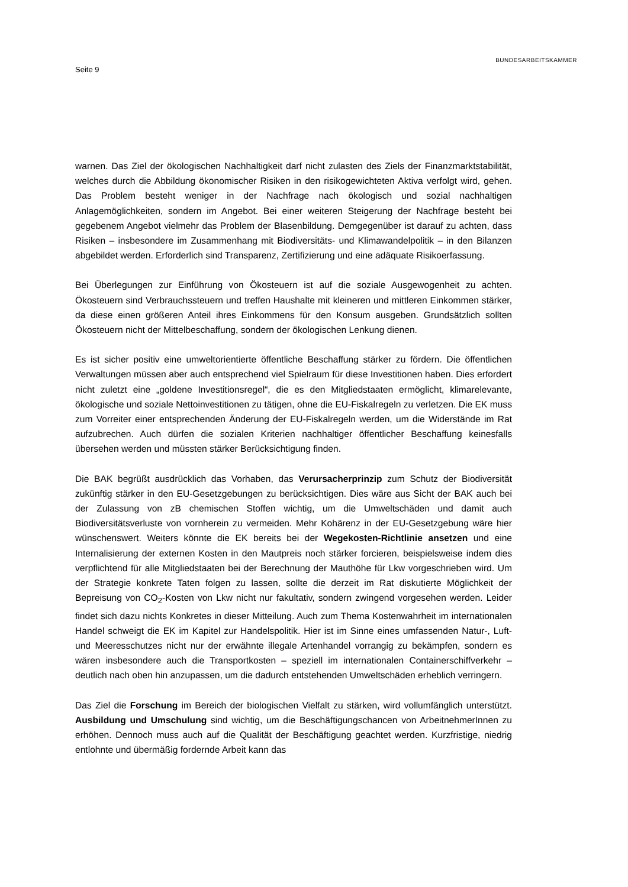Seite 9
BUNDESARBEITSKAMMER
warnen. Das Ziel der ökologischen Nachhaltigkeit darf nicht zulasten des Ziels der Finanzmarktstabilität, welches durch die Abbildung ökonomischer Risiken in den risikogewichteten Aktiva verfolgt wird, gehen. Das Problem besteht weniger in der Nachfrage nach ökologisch und sozial nachhaltigen Anlagemöglichkeiten, sondern im Angebot. Bei einer weiteren Steigerung der Nachfrage besteht bei gegebenem Angebot vielmehr das Problem der Blasenbildung. Demgegenüber ist darauf zu achten, dass Risiken – insbesondere im Zusammenhang mit Biodiversitäts- und Klimawandelpolitik – in den Bilanzen abgebildet werden. Erforderlich sind Transparenz, Zertifizierung und eine adäquate Risikoerfassung.
Bei Überlegungen zur Einführung von Ökosteuern ist auf die soziale Ausgewogenheit zu achten. Ökosteuern sind Verbrauchssteuern und treffen Haushalte mit kleineren und mittleren Einkommen stärker, da diese einen größeren Anteil ihres Einkommens für den Konsum ausgeben. Grundsätzlich sollten Ökosteuern nicht der Mittelbeschaffung, sondern der ökologischen Lenkung dienen.
Es ist sicher positiv eine umweltorientierte öffentliche Beschaffung stärker zu fördern. Die öffentlichen Verwaltungen müssen aber auch entsprechend viel Spielraum für diese Investitionen haben. Dies erfordert nicht zuletzt eine „goldene Investitionsregel“, die es den Mitgliedstaaten ermöglicht, klimarelevante, ökologische und soziale Nettoinvestitionen zu tätigen, ohne die EU-Fiskalregeln zu verletzen. Die EK muss zum Vorreiter einer entsprechenden Änderung der EU-Fiskalregeln werden, um die Widerstände im Rat aufzubrechen. Auch dürfen die sozialen Kriterien nachhaltiger öffentlicher Beschaffung keinesfalls übersehen werden und müssten stärker Berücksichtigung finden.
Die BAK begrüßt ausdrücklich das Vorhaben, das Verursacherprinzip zum Schutz der Biodiversität zukünftig stärker in den EU-Gesetzgebungen zu berücksichtigen. Dies wäre aus Sicht der BAK auch bei der Zulassung von zB chemischen Stoffen wichtig, um die Umweltschäden und damit auch Biodiversitätsverluste von vornherein zu vermeiden. Mehr Kohärenz in der EU-Gesetzgebung wäre hier wünschenswert. Weiters könnte die EK bereits bei der Wegekosten-Richtlinie ansetzen und eine Internalisierung der externen Kosten in den Mautpreis noch stärker forcieren, beispielsweise indem dies verpflichtend für alle Mitgliedstaaten bei der Berechnung der Mauthöhe für Lkw vorgeschrieben wird. Um der Strategie konkrete Taten folgen zu lassen, sollte die derzeit im Rat diskutierte Möglichkeit der Bepreisung von CO<sub>2</sub>-Kosten von Lkw nicht nur fakultativ, sondern zwingend vorgesehen werden. Leider findet sich dazu nichts Konkretes in dieser Mitteilung. Auch zum Thema Kostenwahrheit im internationalen Handel schweigt die EK im Kapitel zur Handelspolitik. Hier ist im Sinne eines umfassenden Natur-, Luft- und Meeresschutzes nicht nur der erwähnte illegale Artenhandel vorrangig zu bekämpfen, sondern es wären insbesondere auch die Transportkosten – speziell im internationalen Containerschiffverkehr – deutlich nach oben hin anzupassen, um die dadurch entstehenden Umweltschäden erheblich verringern.
Das Ziel die Forschung im Bereich der biologischen Vielfalt zu stärken, wird vollumfänglich unterstützt. Ausbildung und Umschulung sind wichtig, um die Beschäftigungschancen von ArbeitnehmerInnen zu erhöhen. Dennoch muss auch auf die Qualität der Beschäftigung geachtet werden. Kurzfristige, niedrig entlohnte und übermäßig fordernde Arbeit kann das